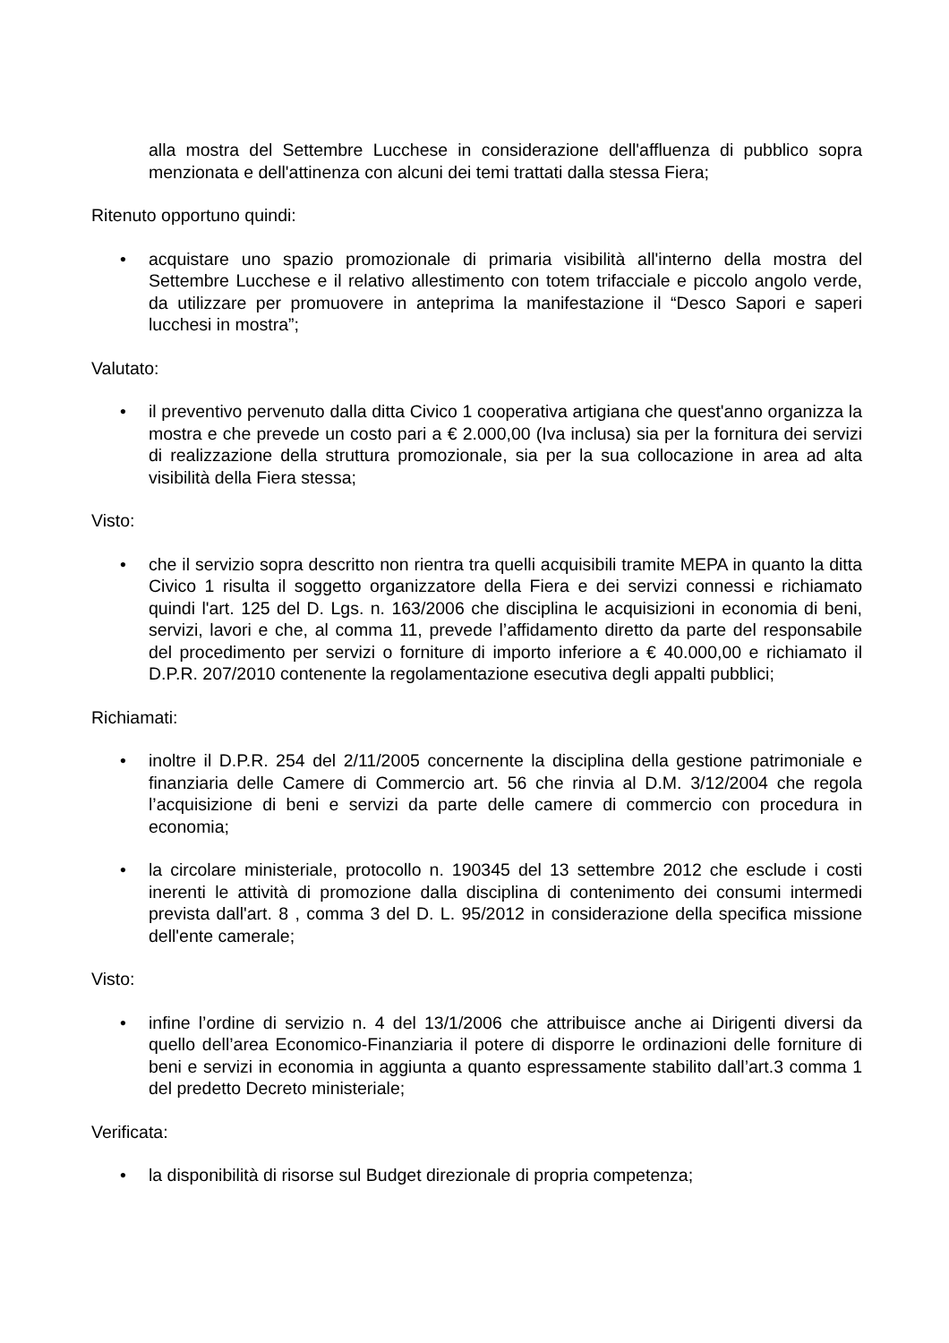alla mostra del Settembre Lucchese in considerazione dell'affluenza di pubblico sopra menzionata e dell'attinenza con alcuni dei temi trattati dalla stessa Fiera;
Ritenuto opportuno quindi:
• acquistare uno spazio promozionale di primaria visibilità all'interno della mostra del Settembre Lucchese e il relativo allestimento con totem trifacciale e piccolo angolo verde, da utilizzare per promuovere in anteprima la manifestazione il “Desco Sapori e saperi lucchesi in mostra”;
Valutato:
• il preventivo pervenuto dalla ditta Civico 1 cooperativa artigiana che quest'anno organizza la mostra e che prevede un costo pari a € 2.000,00 (Iva inclusa) sia per la fornitura dei servizi di realizzazione della struttura promozionale, sia per la sua collocazione in area ad alta visibilità della Fiera stessa;
Visto:
• che il servizio sopra descritto non rientra tra quelli acquisibili tramite MEPA in quanto la ditta Civico 1 risulta il soggetto organizzatore della Fiera e dei servizi connessi e richiamato quindi l'art. 125 del D. Lgs. n. 163/2006 che disciplina le acquisizioni in economia di beni, servizi, lavori e che, al comma 11, prevede l’affidamento diretto da parte del responsabile del procedimento per servizi o forniture di importo inferiore a € 40.000,00 e richiamato il D.P.R. 207/2010 contenente la regolamentazione esecutiva degli appalti pubblici;
Richiamati:
• inoltre il D.P.R. 254 del 2/11/2005 concernente la disciplina della gestione patrimoniale e finanziaria delle Camere di Commercio art. 56 che rinvia al D.M. 3/12/2004 che regola l’acquisizione di beni e servizi da parte delle camere di commercio con procedura in economia;
• la circolare ministeriale, protocollo n. 190345 del 13 settembre 2012 che esclude i costi inerenti le attività di promozione dalla disciplina di contenimento dei consumi intermedi prevista dall'art. 8 , comma 3 del D. L. 95/2012 in considerazione della specifica missione dell'ente camerale;
Visto:
• infine l’ordine di servizio n. 4 del 13/1/2006 che attribuisce anche ai Dirigenti diversi da quello dell’area Economico-Finanziaria il potere di disporre le ordinazioni delle forniture di beni e servizi in economia in aggiunta a quanto espressamente stabilito dall’art.3 comma 1 del predetto Decreto ministeriale;
Verificata:
• la disponibilità di risorse sul Budget direzionale di propria competenza;